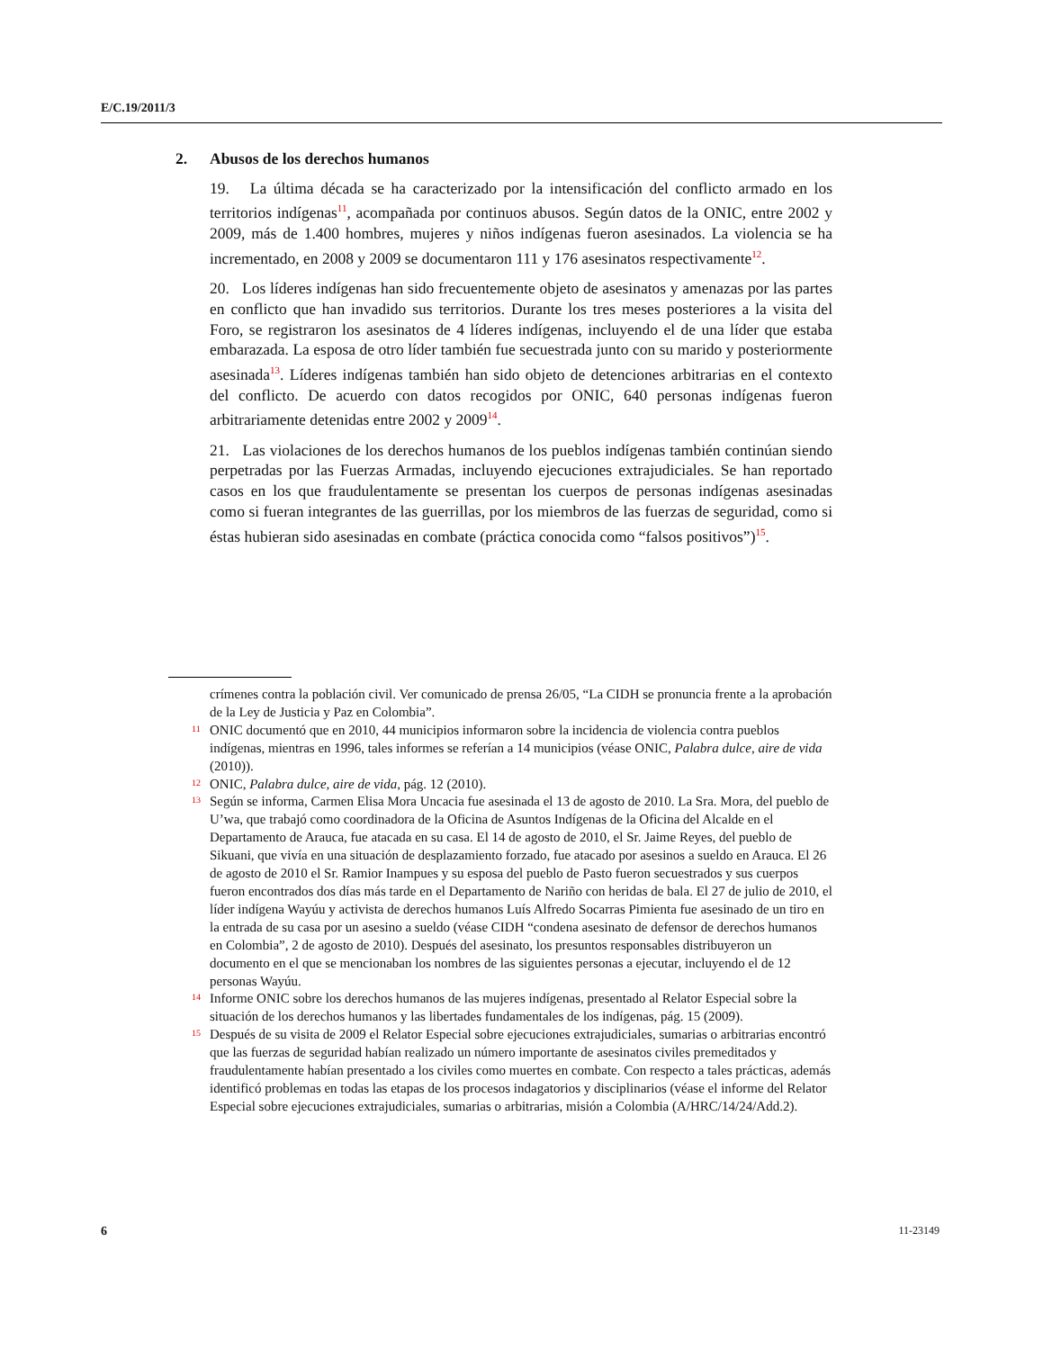E/C.19/2011/3
2. Abusos de los derechos humanos
19. La última década se ha caracterizado por la intensificación del conflicto armado en los territorios indígenas<sup>11</sup>, acompañada por continuos abusos. Según datos de la ONIC, entre 2002 y 2009, más de 1.400 hombres, mujeres y niños indígenas fueron asesinados. La violencia se ha incrementado, en 2008 y 2009 se documentaron 111 y 176 asesinatos respectivamente<sup>12</sup>.
20. Los líderes indígenas han sido frecuentemente objeto de asesinatos y amenazas por las partes en conflicto que han invadido sus territorios. Durante los tres meses posteriores a la visita del Foro, se registraron los asesinatos de 4 líderes indígenas, incluyendo el de una líder que estaba embarazada. La esposa de otro líder también fue secuestrada junto con su marido y posteriormente asesinada<sup>13</sup>. Líderes indígenas también han sido objeto de detenciones arbitrarias en el contexto del conflicto. De acuerdo con datos recogidos por ONIC, 640 personas indígenas fueron arbitrariamente detenidas entre 2002 y 2009<sup>14</sup>.
21. Las violaciones de los derechos humanos de los pueblos indígenas también continúan siendo perpetradas por las Fuerzas Armadas, incluyendo ejecuciones extrajudiciales. Se han reportado casos en los que fraudulentamente se presentan los cuerpos de personas indígenas asesinadas como si fueran integrantes de las guerrillas, por los miembros de las fuerzas de seguridad, como si éstas hubieran sido asesinadas en combate (práctica conocida como “falsos positivos”)<sup>15</sup>.
crímenes contra la población civil. Ver comunicado de prensa 26/05, “La CIDH se pronuncia frente a la aprobación de la Ley de Justicia y Paz en Colombia”.
11 ONIC documentó que en 2010, 44 municipios informaron sobre la incidencia de violencia contra pueblos indígenas, mientras en 1996, tales informes se referían a 14 municipios (véase ONIC, Palabra dulce, aire de vida (2010)).
12 ONIC, Palabra dulce, aire de vida, pág. 12 (2010).
13 Según se informa, Carmen Elisa Mora Uncacia fue asesinada el 13 de agosto de 2010. La Sra. Mora, del pueblo de U’wa, que trabajó como coordinadora de la Oficina de Asuntos Indígenas de la Oficina del Alcalde en el Departamento de Arauca, fue atacada en su casa. El 14 de agosto de 2010, el Sr. Jaime Reyes, del pueblo de Sikuani, que vivía en una situación de desplazamiento forzado, fue atacado por asesinos a sueldo en Arauca. El 26 de agosto de 2010 el Sr. Ramior Inampues y su esposa del pueblo de Pasto fueron secuestrados y sus cuerpos fueron encontrados dos días más tarde en el Departamento de Nariño con heridas de bala. El 27 de julio de 2010, el líder indígena Wayúu y activista de derechos humanos Luís Alfredo Socarras Pimienta fue asesinado de un tiro en la entrada de su casa por un asesino a sueldo (véase CIDH “condena asesinato de defensor de derechos humanos en Colombia”, 2 de agosto de 2010). Después del asesinato, los presuntos responsables distribuyeron un documento en el que se mencionaban los nombres de las siguientes personas a ejecutar, incluyendo el de 12 personas Wayúu.
14 Informe ONIC sobre los derechos humanos de las mujeres indígenas, presentado al Relator Especial sobre la situación de los derechos humanos y las libertades fundamentales de los indígenas, pág. 15 (2009).
15 Después de su visita de 2009 el Relator Especial sobre ejecuciones extrajudiciales, sumarias o arbitrarias encontró que las fuerzas de seguridad habían realizado un número importante de asesinatos civiles premeditados y fraudulentamente habían presentado a los civiles como muertes en combate. Con respecto a tales prácticas, además identificó problemas en todas las etapas de los procesos indagatorios y disciplinarios (véase el informe del Relator Especial sobre ejecuciones extrajudiciales, sumarias o arbitrarias, misión a Colombia (A/HRC/14/24/Add.2).
6 11-23149